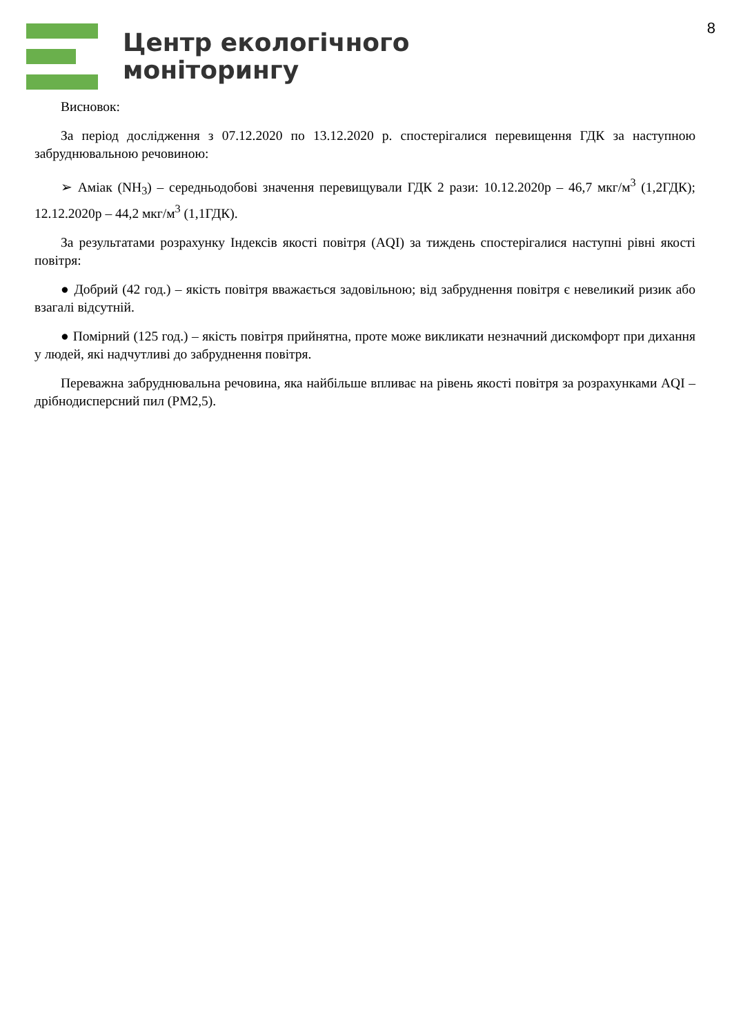Центр екологічного
моніторингу
8
Висновок:
За період дослідження з 07.12.2020 по 13.12.2020 р. спостерігалися перевищення ГДК за наступною забруднювальною речовиною:
➢ Аміак (NH<sub>3</sub>) – середньодобові значення перевищували ГДК 2 рази: 10.12.2020р – 46,7 мкг/м<sup>3</sup> (1,2ГДК); 12.12.2020р – 44,2 мкг/м<sup>3</sup> (1,1ГДК).
За результатами розрахунку Індексів якості повітря (AQI) за тиждень спостерігалися наступні рівні якості повітря:
● Добрий (42 год.) – якість повітря вважається задовільною; від забруднення повітря є невеликий ризик або взагалі відсутній.
● Помірний (125 год.) – якість повітря прийнятна, проте може викликати незначний дискомфорт при дихання у людей, які надчутливі до забруднення повітря.
Переважна забруднювальна речовина, яка найбільше впливає на рівень якості повітря за розрахунками AQI – дрібнодисперсний пил (PM2,5).